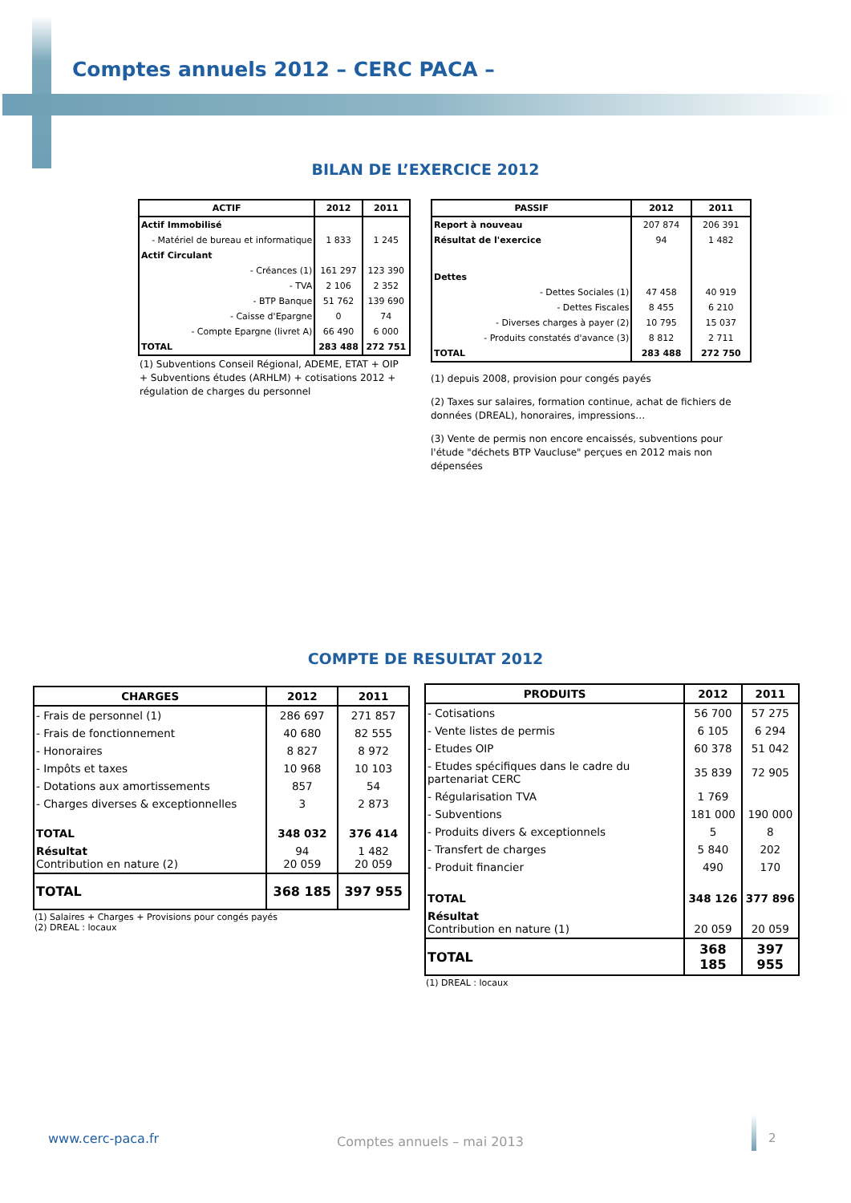Comptes annuels 2012 – CERC PACA –
BILAN DE L’EXERCICE 2012
| ACTIF | 2012 | 2011 |
| --- | --- | --- |
| Actif Immobilisé | | |
| - Matériel de bureau et informatique | 1 833 | 1 245 |
| Actif Circulant | | |
| - Créances (1) | 161 297 | 123 390 |
| - TVA | 2 106 | 2 352 |
| - BTP Banque | 51 762 | 139 690 |
| - Caisse d'Epargne | 0 | 74 |
| - Compte Epargne (livret A) | 66 490 | 6 000 |
| TOTAL | 283 488 | 272 751 |
(1) Subventions Conseil Régional, ADEME, ETAT + OIP + Subventions études (ARHLM) + cotisations 2012 + régulation de charges du personnel
| PASSIF | 2012 | 2011 |
| --- | --- | --- |
| Report à nouveau | 207 874 | 206 391 |
| Résultat de l'exercice | 94 | 1 482 |
| Dettes | | |
| - Dettes Sociales (1) | 47 458 | 40 919 |
| - Dettes Fiscales | 8 455 | 6 210 |
| - Diverses charges à payer (2) | 10 795 | 15 037 |
| - Produits constatés d'avance (3) | 8 812 | 2 711 |
| TOTAL | 283 488 | 272 750 |
(1) depuis 2008, provision pour congés payés
(2) Taxes sur salaires, formation continue, achat de fichiers de données (DREAL), honoraires, impressions…
(3) Vente de permis non encore encaissés, subventions pour l'étude "déchets BTP Vaucluse" perçues en 2012 mais non dépensées
COMPTE DE RESULTAT 2012
| CHARGES | 2012 | 2011 |
| --- | --- | --- |
| - Frais de personnel (1) | 286 697 | 271 857 |
| - Frais de fonctionnement | 40 680 | 82 555 |
| - Honoraires | 8 827 | 8 972 |
| - Impôts et taxes | 10 968 | 10 103 |
| - Dotations aux amortissements | 857 | 54 |
| - Charges diverses & exceptionnelles | 3 | 2 873 |
| TOTAL | 348 032 | 376 414 |
| Résultat Contribution en nature (2) | 94 20 059 | 1 482 20 059 |
| TOTAL | 368 185 | 397 955 |
(1) Salaires + Charges + Provisions pour congés payés
(2) DREAL : locaux
| PRODUITS | 2012 | 2011 |
| --- | --- | --- |
| - Cotisations | 56 700 | 57 275 |
| - Vente listes de permis | 6 105 | 6 294 |
| - Etudes OIP | 60 378 | 51 042 |
| - Etudes spécifiques dans le cadre du partenariat CERC | 35 839 | 72 905 |
| - Régularisation TVA | 1 769 | |
| - Subventions | 181 000 | 190 000 |
| - Produits divers & exceptionnels | 5 | 8 |
| - Transfert de charges | 5 840 | 202 |
| - Produit financier | 490 | 170 |
| TOTAL | 348 126 | 377 896 |
| Résultat Contribution en nature (1) | 20 059 | 20 059 |
| TOTAL | 368 185 | 397 955 |
(1) DREAL : locaux
www.cerc-paca.fr Comptes annuels – mai 2013 2